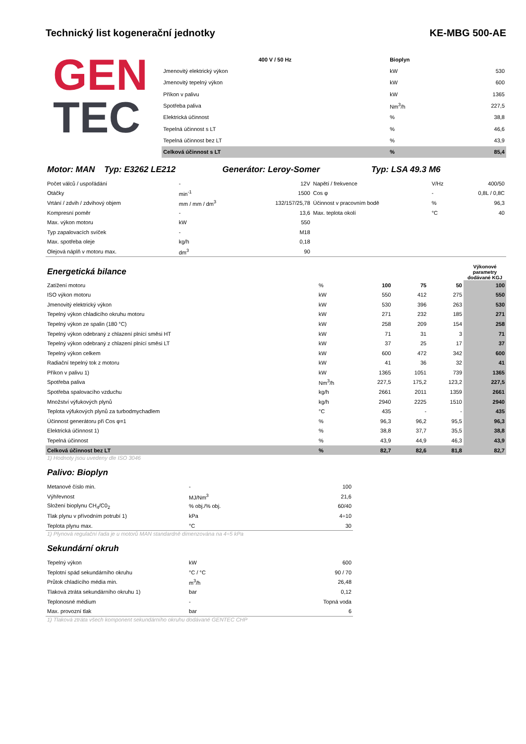Technický list kogenerační jednotky KE-MBG 500-AE
GEN
TEC
| 400 V / 50 Hz | Bioplyn | |
| --- | --- | --- |
| Jmenovitý elektrický výkon | kW | 530 |
| Jmenovitý tepelný výkon | kW | 600 |
| Příkon v palivu | kW | 1365 |
| Spotřeba paliva | Nm<sup>3</sup>/h | 227,5 |
| Elektrická účinnost | % | 38,8 |
| Tepelná účinnost s LT | % | 46,6 |
| Tepelná účinnost bez LT | % | 43,9 |
| Celková účinnost s LT | % | 85,4 |
Motor: MAN Typ: E3262 LE212 Generátor: Leroy-Somer Typ: LSA 49.3 M6
| Počet válců / uspořádání | - | 12V | Napětí / frekvence | V/Hz | 400/50 |
| Otáčky | min<sup>-1</sup> | 1500 | Cos φ | - | 0,8L / 0,8C |
| Vrtání / zdvih / zdvihový objem | mm / mm / dm<sup>3</sup> | 132/157/25,78 | Účinnost v pracovním bodě | % | 96,3 |
| Kompresní poměr | - | 13,6 | Max. teplota okolí | °C | 40 |
| Max. výkon motoru | kW | 550 | | | |
| Typ zapalovacích svíček | - | M18 | | | |
| Max. spotřeba oleje | kg/h | 0,18 | | | |
| Olejová náplň v motoru max. | dm<sup>3</sup> | 90 | | | |
| Energetická bilance | | | | | Výkonové parametry dodávané KGJ |
| Zatížení motoru | % | 100 | 75 | 50 | 100 |
| ISO výkon motoru | kW | 550 | 412 | 275 | 550 |
| Jmenovitý elektrický výkon | kW | 530 | 396 | 263 | 530 |
| Tepelný výkon chladicího okruhu motoru | kW | 271 | 232 | 185 | 271 |
| Tepelný výkon ze spalin (180 °C) | kW | 258 | 209 | 154 | 258 |
| Tepelný výkon odebraný z chlazení plnící směsi HT | kW | 71 | 31 | 3 | 71 |
| Tepelný výkon odebraný z chlazení plnící směsi LT | kW | 37 | 25 | 17 | 37 |
| Tepelný výkon celkem | kW | 600 | 472 | 342 | 600 |
| Radiační tepelný tok z motoru | kW | 41 | 36 | 32 | 41 |
| Příkon v palivu 1) | kW | 1365 | 1051 | 739 | 1365 |
| Spotřeba paliva | Nm<sup>3</sup>/h | 227,5 | 175,2 | 123,2 | 227,5 |
| Spotřeba spalovacího vzduchu | kg/h | 2661 | 2011 | 1359 | 2661 |
| Množství výfukových plynů | kg/h | 2940 | 2225 | 1510 | 2940 |
| Teplota výfukových plynů za turbodmychadlem | °C | 435 | - | - | 435 |
| Účinnost generátoru při Cos φ=1 | % | 96,3 | 96,2 | 95,5 | 96,3 |
| Elektrická účinnost 1) | % | 38,8 | 37,7 | 35,5 | 38,8 |
| Tepelná účinnost | % | 43,9 | 44,9 | 46,3 | 43,9 |
| Celková účinnost bez LT | % | 82,7 | 82,6 | 81,8 | 82,7 |
1) Hodnoty jsou uvedeny dle ISO 3046
Palivo: Bioplyn
| Metanové číslo min. | - | 100 |
| Výhřevnost | MJ/Nm<sup>3</sup> | 21,6 |
| Složení bioplynu CH<sub>4</sub>/C0<sub>2</sub> | % obj./% obj. | 60/40 |
| Tlak plynu v přívodním potrubí 1) | kPa | 4÷10 |
| Teplota plynu max. | °C | 30 |
1) Plynová regulační řada je u motorů MAN standardně dimenzována na 4÷5 kPa
Sekundární okruh
| Tepelný výkon | kW | 600 |
| Teplotní spád sekundárního okruhu | °C / °C | 90 / 70 |
| Průtok chladícího média min. | m<sup>3</sup>/h | 26,48 |
| Tlaková ztráta sekundárního okruhu 1) | bar | 0,12 |
| Teplonosné médium | - | Topná voda |
| Max. provozní tlak | bar | 6 |
1) Tlaková ztráta všech komponent sekundárního okruhu dodávané GENTEC CHP